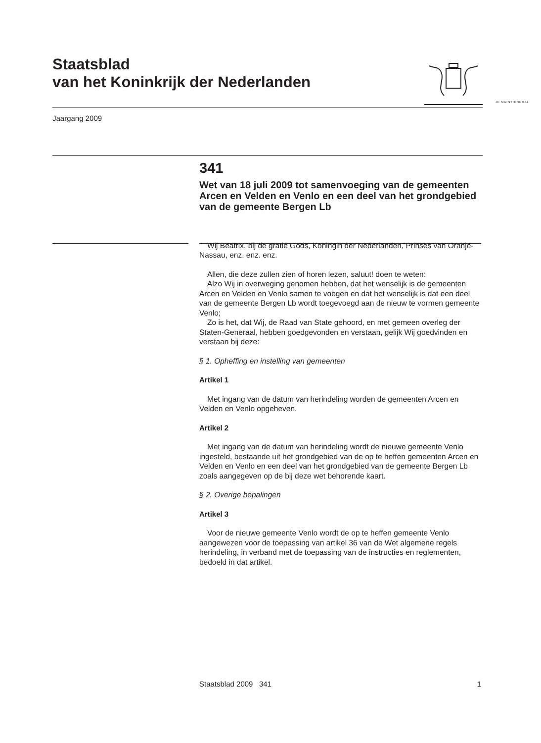Staatsblad
van het Koninkrijk der Nederlanden
JE MAINTIENDRAI
Jaargang 2009
341
Wet van 18 juli 2009 tot samenvoeging van de gemeenten Arcen en Velden en Venlo en een deel van het grondgebied van de gemeente Bergen Lb
Wij Beatrix, bij de gratie Gods, Koningin der Nederlanden, Prinses van Oranje-Nassau, enz. enz. enz.
Allen, die deze zullen zien of horen lezen, saluut! doen te weten:
Alzo Wij in overweging genomen hebben, dat het wenselijk is de gemeenten Arcen en Velden en Venlo samen te voegen en dat het wenselijk is dat een deel van de gemeente Bergen Lb wordt toegevoegd aan de nieuw te vormen gemeente Venlo;
Zo is het, dat Wij, de Raad van State gehoord, en met gemeen overleg der Staten-Generaal, hebben goedgevonden en verstaan, gelijk Wij goedvinden en verstaan bij deze:
§ 1. Opheffing en instelling van gemeenten
Artikel 1
Met ingang van de datum van herindeling worden de gemeenten Arcen en Velden en Venlo opgeheven.
Artikel 2
Met ingang van de datum van herindeling wordt de nieuwe gemeente Venlo ingesteld, bestaande uit het grondgebied van de op te heffen gemeenten Arcen en Velden en Venlo en een deel van het grondgebied van de gemeente Bergen Lb zoals aangegeven op de bij deze wet behorende kaart.
§ 2. Overige bepalingen
Artikel 3
Voor de nieuwe gemeente Venlo wordt de op te heffen gemeente Venlo aangewezen voor de toepassing van artikel 36 van de Wet algemene regels herindeling, in verband met de toepassing van de instructies en reglementen, bedoeld in dat artikel.
Staatsblad 2009 341 1